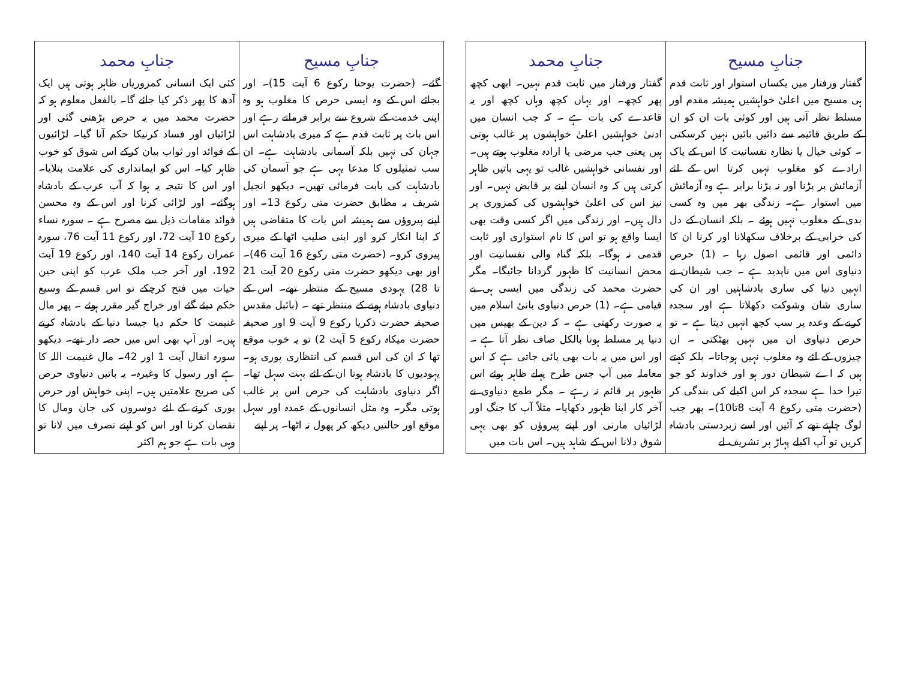| جنابِ مسیح | جنابِ محمد |
| --- | --- |
| گفتار ورفتار میں یکساں استوار اور ثابت قدم ہی مسیح میں اعلیٰ خواہشیں ہمیشہ مقدم اور مسلط نظر آتی ہیں اور کوئی بات ان کو ان کے طریق قائیمہ سے دائیں بائیں نہیں کرسکتی ۔ کوئی خیال یا نظارہ نفسانیت کا اس کے پاک ارادے کو مغلوب نہیں کرتا اس کے لئے آزمائش پر پڑنا اور نہ پڑنا برابر ہے وہ آزمائش میں استوار ہے۔ زندگی بھر میں وہ کسی بدی کے مغلوب نہیں ہوئے ۔ بلکہ انسان کے دل کی خرابی کے برخلاف سکھلانا اور کرنا ان کا دائمی اور قائمی اصول رہا ۔ (1) حرص دنیاوی اس میں ناپدید ہے ۔ جب شیطان نے انہیں دنیا کی ساری بادشاہتیں اور ان کی ساری شان وشوکت دکھلاتا ہے اور سجدہ کرنے کے وعدہ پر سب کچھ انہیں دیتا ہے ۔ تو حرص دنیاوی ان میں نہیں بھٹکتی ۔ ان چیزوں کے لئے وہ مغلوب نہیں ہوجاتا۔ بلکہ کہتے ہیں کہ اے شیطان دور ہو اور خداوند کو جو تیرا خدا ہے سجدہ کر اس اکیلے کی بندگی کر (حضرت متی رکوع 4 آیت 8تا10)۔ پھر جب لوگ چاہتے تھے کہ آئیں اور اسے زبردستی بادشاہ کریں تو آپ اکیلے پہاڑ پر تشریف لے | گفتار ورفتار میں ثابت قدم نہیں۔ ابھی کچھ پھر کچھ۔ اور یہاں کچھ وہاں کچھ اور یہ قاعدے کی بات ہے ۔ کہ جب انسان میں ادنیٰ خواہشیں اعلیٰ خواہشوں پر غالب ہوتی ہیں یعنی جب مرضی یا ارادہ مغلوب ہوتے ہیں۔ اور نفسانی خواہشیں غالب تو یہی باتیں ظاہر کرتی ہیں کہ وہ انسان اپنے پر قابض نہیں۔ اور نیز اس کی اعلیٰ خواہشوں کی کمزوری پر دال ہیں۔ اور زندگی میں اگر کسی وقت بھی ایسا واقع ہو تو اس کا نام استواری اور ثابت قدمی نہ ہوگا۔ بلکہ گناہ والی نفسانیت اور محض انسانیت کا ظہور گردانا جائیگا۔ مگر حضرت محمد کی زندگی میں ایسی ہی بے قیامی ہے۔ (1) حرص دنیاوی بانیٔ اسلام میں یہ صورت رکھتی ہے ۔ کہ دین کے بھیس میں دنیا پر مسلط ہونا بالکل صاف نظر آتا ہے ۔ اور اس میں یہ بات بھی پائی جاتی ہے کہ اس معاملہ میں آپ جس طرح پہلے ظاہر ہوئے اس ظہور پر قائم نہ رہے ۔ مگر طمع دنیاوی نے آخر کار اپنا ظہور دکھایا۔ مثلاً آپ کا جنگ اور لڑائیاں مارنی اور اپنے پیروؤں کو بھی یہی شوق دلانا اس کے شاہد ہیں۔ اس بات میں |
| جنابِ مسیح | جنابِ محمد |
| --- | --- |
| گئے۔ (حضرت یوحنا رکوع 6 آیت 15)۔ اور بجائے اس کے وہ ایسی حرص کا مغلوب ہو وہ اپنی خدمت کے شروع سے برابر فرماتے رہے اور اس بات پر ثابت قدم ہے کہ میری بادشاہت اس جہان کی نہیں بلکہ آسمانی بادشاہت ہے۔ ان سب تمثیلوں کا مدعا یہی ہے جو آسمان کی بادشاہت کی بابت فرمائی تھیں۔ دیکھو انجیل شریف بہ مطابق حضرت متی رکوع 13۔ اور اپنے پیروؤں سے ہمیشہ اس بات کا متقاضی ہیں کہ اپنا انکار کرو اور اپنی صلیب اٹھا کے میری پیروی کرو۔ (حضرت متی رکوع 16 آیت 46)۔ اور بھی دیکھو حضرت متی رکوع 20 آیت 21 تا 28) یہودی مسیح کے منتظر تھے۔ اس کے دنیاوی بادشاہ ہونے کے منتظر تھے ۔ (بائبل مقدس صحیفہ حضرت ذکریا رکوع 9 آیت 9 اور صحیفہ حضرت میکاہ رکوع 5 آیت 2) تو یہ خوب موقع تھا کہ ان کی اس قسم کی انتظاری پوری ہو۔ یہودیوں کا بادشاہ ہونا ان کے لئے بہت سہل تھا۔ اگر دنیاوی بادشاہت کی حرص اس پر غالب ہوتی مگر۔ وہ مثل انسانوں کے عمدہ اور سہل موقع اور حالتیں دیکھ کر پھول نہ اٹھا۔ پر اپنے | کئی ایک انسانی کمزوریاں ظاہر ہوتی ہیں ایک آدھ کا پھر ذکر کیا جائے گا۔ بالفعل معلوم ہو کہ حضرت محمد میں یہ حرص بڑھتی گئی اور لڑائیاں اور فساد کرنیکا حکم آتا گیا۔ لڑائیوں کے فوائد اور ثواب بیان کرکے اس شوق کو خوب ظاہر کیا۔ اس کو ایمانداری کی علامت بتلایا۔ اور اس کا نتیجہ یہ ہوا کہ آپ عرب کے بادشاہ ہوگئے۔ اور لڑائی کرنا اور اس کے وہ محسن فوائد مقامات ذیل سے مصرح ہے ۔ سورہ نساء رکوع 10 آیت 72، اور رکوع 11 آیت 76، سورہ عمران رکوع 14 آیت 140، اور رکوع 19 آیت 192، اور آخر جب ملک عرب کو اپنی حین حیات میں فتح کرچکے تو اس قسم کے وسیع حکم دیئے گئے اور خراج گیر مقرر ہوئے ۔ پھر مال غنیمت کا حکم دیا جیسا دنیا کے بادشاہ کرتے ہیں۔ اور آپ بھی اس میں حصہ دار تھے۔ دیکھو سورہ انفال آیت 1 اور 42۔ مال غنیمت اللہ کا ہے اور رسول کا وغیرہ۔ یہ باتیں دنیاوی حرص کی صریح علامتیں ہیں۔ اپنی خواہش اور حرص پوری کرنے کے لئے دوسروں کی جان ومال کا نقصان کرنا اور اس کو اپنے تصرف میں لانا تو وہی بات ہے جو ہم اکثر |